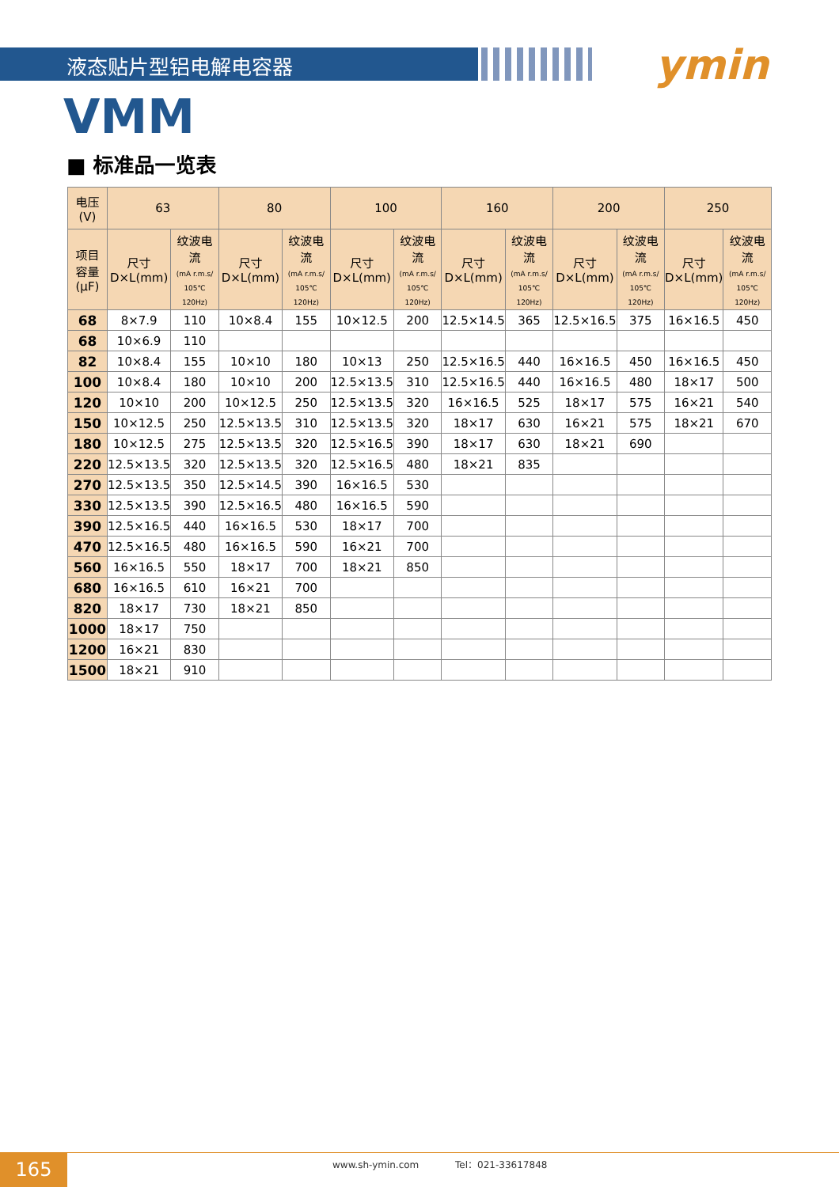液态贴片型铝电解电容器 ymin
VMM
■ 标准品一览表
| 电压(V) | 63 | | 80 | | 100 | | 160 | | 200 | | 250 | |
| --- | --- | --- | --- | --- | --- | --- | --- | --- | --- | --- | --- | --- |
| 项目 容量 (μF) | 尺寸 D×L(mm) | 纹波电流 (mA r.m.s/ 105℃ 120Hz) | 尺寸 D×L(mm) | 纹波电流 (mA r.m.s/ 105℃ 120Hz) | 尺寸 D×L(mm) | 纹波电流 (mA r.m.s/ 105℃ 120Hz) | 尺寸 D×L(mm) | 纹波电流 (mA r.m.s/ 105℃ 120Hz) | 尺寸 D×L(mm) | 纹波电流 (mA r.m.s/ 105℃ 120Hz) | 尺寸 D×L(mm) | 纹波电流 (mA r.m.s/ 105℃ 120Hz) |
| 68 | 8×7.9 | 110 | 10×8.4 | 155 | 10×12.5 | 200 | 12.5×14.5 | 365 | 12.5×16.5 | 375 | 16×16.5 | 450 |
| 68 | 10×6.9 | 110 | | | | | | | | | | |
| 82 | 10×8.4 | 155 | 10×10 | 180 | 10×13 | 250 | 12.5×16.5 | 440 | 16×16.5 | 450 | 16×16.5 | 450 |
| 100 | 10×8.4 | 180 | 10×10 | 200 | 12.5×13.5 | 310 | 12.5×16.5 | 440 | 16×16.5 | 480 | 18×17 | 500 |
| 120 | 10×10 | 200 | 10×12.5 | 250 | 12.5×13.5 | 320 | 16×16.5 | 525 | 18×17 | 575 | 16×21 | 540 |
| 150 | 10×12.5 | 250 | 12.5×13.5 | 310 | 12.5×13.5 | 320 | 18×17 | 630 | 16×21 | 575 | 18×21 | 670 |
| 180 | 10×12.5 | 275 | 12.5×13.5 | 320 | 12.5×16.5 | 390 | 18×17 | 630 | 18×21 | 690 | | |
| 220 | 12.5×13.5 | 320 | 12.5×13.5 | 320 | 12.5×16.5 | 480 | 18×21 | 835 | | | | |
| 270 | 12.5×13.5 | 350 | 12.5×14.5 | 390 | 16×16.5 | 530 | | | | | | |
| 330 | 12.5×13.5 | 390 | 12.5×16.5 | 480 | 16×16.5 | 590 | | | | | | |
| 390 | 12.5×16.5 | 440 | 16×16.5 | 530 | 18×17 | 700 | | | | | | |
| 470 | 12.5×16.5 | 480 | 16×16.5 | 590 | 16×21 | 700 | | | | | | |
| 560 | 16×16.5 | 550 | 18×17 | 700 | 18×21 | 850 | | | | | | |
| 680 | 16×16.5 | 610 | 16×21 | 700 | | | | | | | | |
| 820 | 18×17 | 730 | 18×21 | 850 | | | | | | | | |
| 1000 | 18×17 | 750 | | | | | | | | | | |
| 1200 | 16×21 | 830 | | | | | | | | | | |
| 1500 | 18×21 | 910 | | | | | | | | | | |
165
www.sh-ymin.com Tel：021-33617848